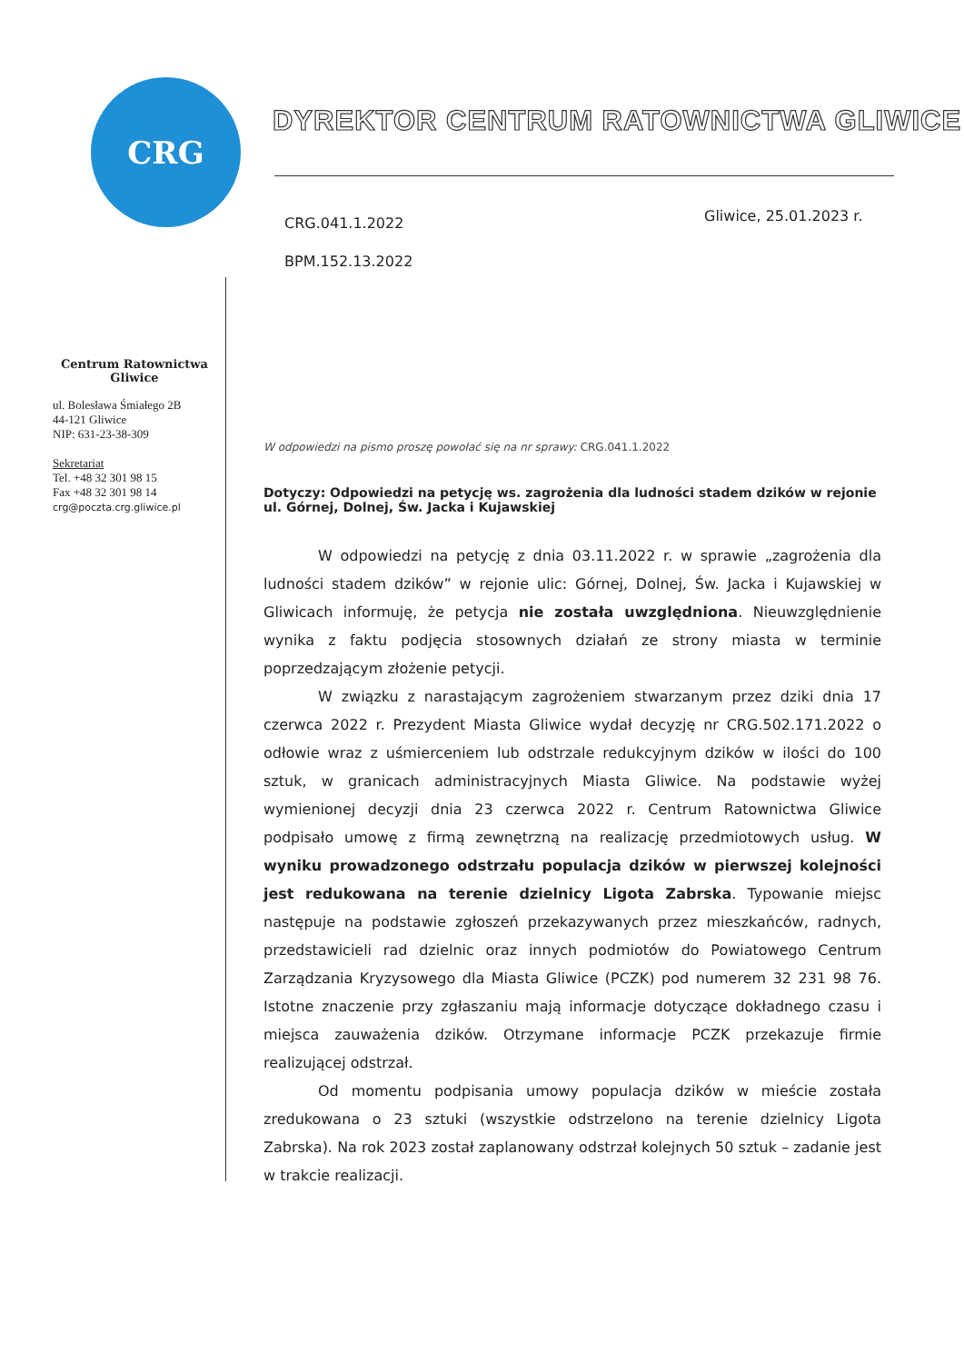CRG
DYREKTOR CENTRUM RATOWNICTWA GLIWICE
CRG.041.1.2022
BPM.152.13.2022
Gliwice, 25.01.2023 r.
Centrum Ratownictwa
Gliwice
ul. Bolesława Śmiałego 2B
44-121 Gliwice
NIP: 631-23-38-309
Sekretariat
Tel. +48 32 301 98 15
Fax +48 32 301 98 14
crg@poczta.crg.gliwice.pl
W odpowiedzi na pismo proszę powołać się na nr sprawy: CRG.041.1.2022
Dotyczy: Odpowiedzi na petycję ws. zagrożenia dla ludności stadem dzików w rejonie ul. Górnej, Dolnej, Św. Jacka i Kujawskiej
W odpowiedzi na petycję z dnia 03.11.2022 r. w sprawie „zagrożenia dla ludności stadem dzików” w rejonie ulic: Górnej, Dolnej, Św. Jacka i Kujawskiej w Gliwicach informuję, że petycja nie została uwzględniona. Nieuwzględnienie wynika z faktu podjęcia stosownych działań ze strony miasta w terminie poprzedzającym złożenie petycji.
W związku z narastającym zagrożeniem stwarzanym przez dziki dnia 17 czerwca 2022 r. Prezydent Miasta Gliwice wydał decyzję nr CRG.502.171.2022 o odłowie wraz z uśmierceniem lub odstrzale redukcyjnym dzików w ilości do 100 sztuk, w granicach administracyjnych Miasta Gliwice. Na podstawie wyżej wymienionej decyzji dnia 23 czerwca 2022 r. Centrum Ratownictwa Gliwice podpisało umowę z firmą zewnętrzną na realizację przedmiotowych usług. W wyniku prowadzonego odstrzału populacja dzików w pierwszej kolejności jest redukowana na terenie dzielnicy Ligota Zabrska. Typowanie miejsc następuje na podstawie zgłoszeń przekazywanych przez mieszkańców, radnych, przedstawicieli rad dzielnic oraz innych podmiotów do Powiatowego Centrum Zarządzania Kryzysowego dla Miasta Gliwice (PCZK) pod numerem 32 231 98 76. Istotne znaczenie przy zgłaszaniu mają informacje dotyczące dokładnego czasu i miejsca zauważenia dzików. Otrzymane informacje PCZK przekazuje firmie realizującej odstrzał.
Od momentu podpisania umowy populacja dzików w mieście została zredukowana o 23 sztuki (wszystkie odstrzelono na terenie dzielnicy Ligota Zabrska). Na rok 2023 został zaplanowany odstrzał kolejnych 50 sztuk – zadanie jest w trakcie realizacji.